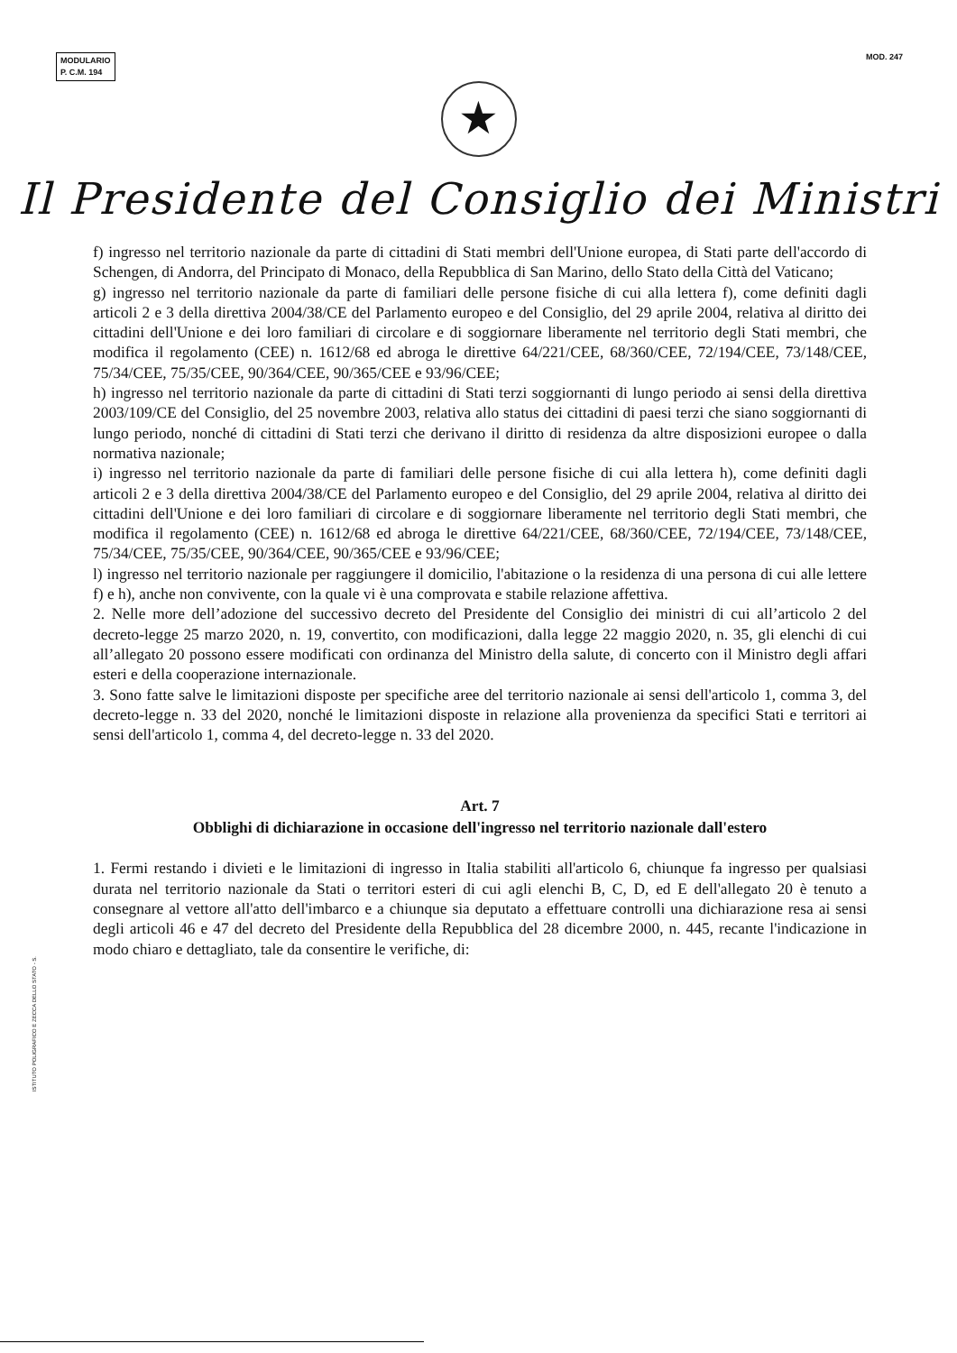MODULARIO
P. C.M. 194
MOD. 247
★
Il Presidente del Consiglio dei Ministri
f) ingresso nel territorio nazionale da parte di cittadini di Stati membri dell'Unione europea, di Stati parte dell'accordo di Schengen, di Andorra, del Principato di Monaco, della Repubblica di San Marino, dello Stato della Città del Vaticano;
g) ingresso nel territorio nazionale da parte di familiari delle persone fisiche di cui alla lettera f), come definiti dagli articoli 2 e 3 della direttiva 2004/38/CE del Parlamento europeo e del Consiglio, del 29 aprile 2004, relativa al diritto dei cittadini dell'Unione e dei loro familiari di circolare e di soggiornare liberamente nel territorio degli Stati membri, che modifica il regolamento (CEE) n. 1612/68 ed abroga le direttive 64/221/CEE, 68/360/CEE, 72/194/CEE, 73/148/CEE, 75/34/CEE, 75/35/CEE, 90/364/CEE, 90/365/CEE e 93/96/CEE;
h) ingresso nel territorio nazionale da parte di cittadini di Stati terzi soggiornanti di lungo periodo ai sensi della direttiva 2003/109/CE del Consiglio, del 25 novembre 2003, relativa allo status dei cittadini di paesi terzi che siano soggiornanti di lungo periodo, nonché di cittadini di Stati terzi che derivano il diritto di residenza da altre disposizioni europee o dalla normativa nazionale;
i) ingresso nel territorio nazionale da parte di familiari delle persone fisiche di cui alla lettera h), come definiti dagli articoli 2 e 3 della direttiva 2004/38/CE del Parlamento europeo e del Consiglio, del 29 aprile 2004, relativa al diritto dei cittadini dell'Unione e dei loro familiari di circolare e di soggiornare liberamente nel territorio degli Stati membri, che modifica il regolamento (CEE) n. 1612/68 ed abroga le direttive 64/221/CEE, 68/360/CEE, 72/194/CEE, 73/148/CEE, 75/34/CEE, 75/35/CEE, 90/364/CEE, 90/365/CEE e 93/96/CEE;
l) ingresso nel territorio nazionale per raggiungere il domicilio, l'abitazione o la residenza di una persona di cui alle lettere f) e h), anche non convivente, con la quale vi è una comprovata e stabile relazione affettiva.
2. Nelle more dell’adozione del successivo decreto del Presidente del Consiglio dei ministri di cui all’articolo 2 del decreto-legge 25 marzo 2020, n. 19, convertito, con modificazioni, dalla legge 22 maggio 2020, n. 35, gli elenchi di cui all’allegato 20 possono essere modificati con ordinanza del Ministro della salute, di concerto con il Ministro degli affari esteri e della cooperazione internazionale.
3. Sono fatte salve le limitazioni disposte per specifiche aree del territorio nazionale ai sensi dell'articolo 1, comma 3, del decreto-legge n. 33 del 2020, nonché le limitazioni disposte in relazione alla provenienza da specifici Stati e territori ai sensi dell'articolo 1, comma 4, del decreto-legge n. 33 del 2020.
Art. 7
Obblighi di dichiarazione in occasione dell'ingresso nel territorio nazionale dall'estero
1. Fermi restando i divieti e le limitazioni di ingresso in Italia stabiliti all'articolo 6, chiunque fa ingresso per qualsiasi durata nel territorio nazionale da Stati o territori esteri di cui agli elenchi B, C, D, ed E dell'allegato 20 è tenuto a consegnare al vettore all'atto dell'imbarco e a chiunque sia deputato a effettuare controlli una dichiarazione resa ai sensi degli articoli 46 e 47 del decreto del Presidente della Repubblica del 28 dicembre 2000, n. 445, recante l'indicazione in modo chiaro e dettagliato, tale da consentire le verifiche, di:
ISTITUTO POLIGRAFICO E ZECCA DELLO STATO - S.